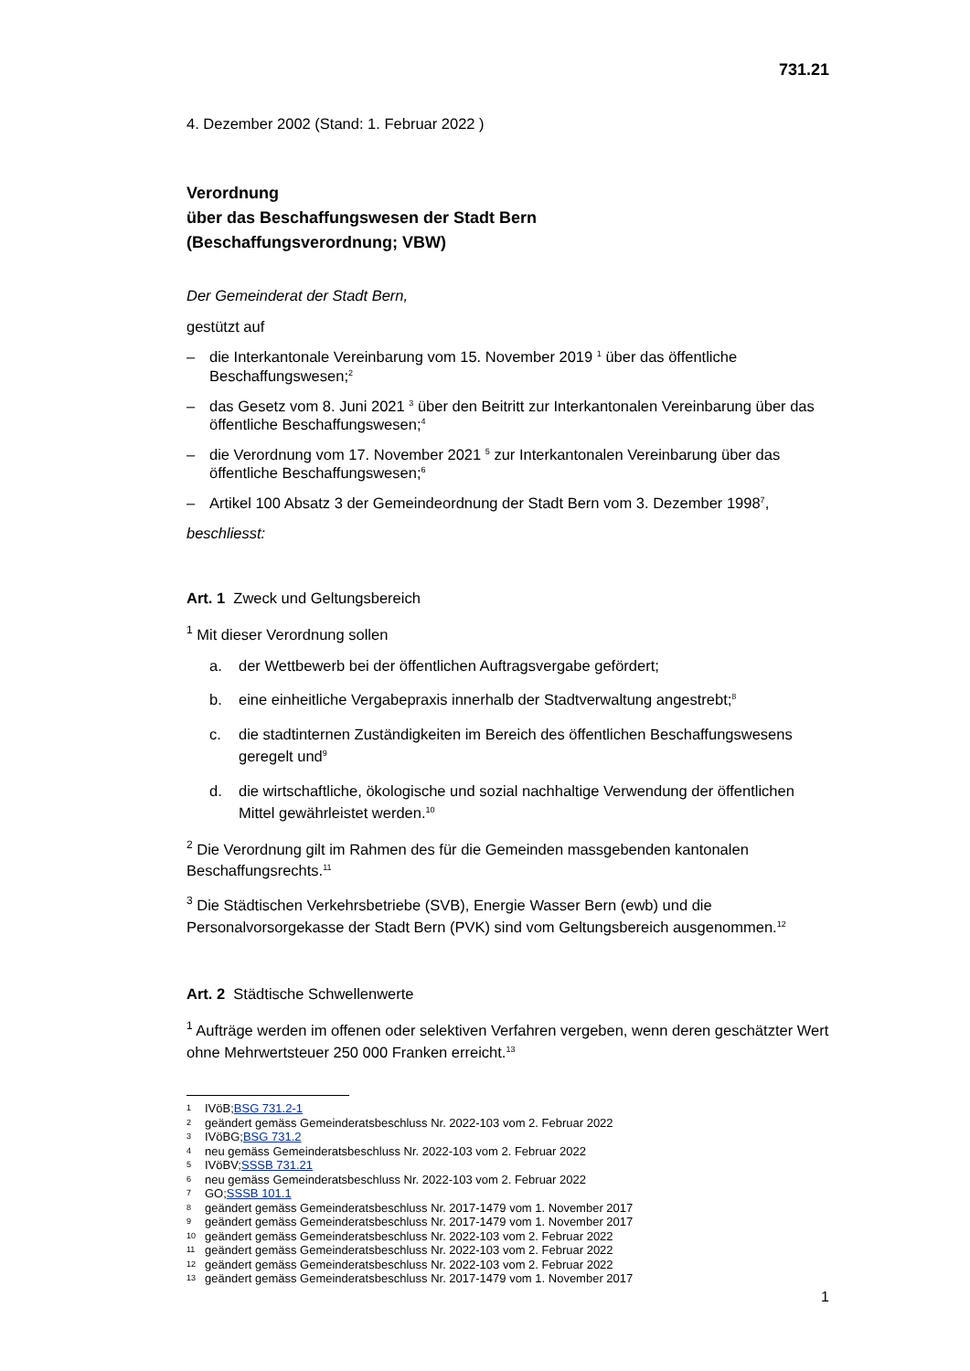731.21
4. Dezember 2002 (Stand: 1. Februar 2022 )
Verordnung
über das Beschaffungswesen der Stadt Bern
(Beschaffungsverordnung; VBW)
Der Gemeinderat der Stadt Bern,
gestützt auf
– die Interkantonale Vereinbarung vom 15. November 2019 <sup>1</sup> über das öffentliche Beschaffungswesen;<sup>2</sup>
– das Gesetz vom 8. Juni 2021 <sup>3</sup> über den Beitritt zur Interkantonalen Vereinbarung über das öffentliche Beschaffungswesen;<sup>4</sup>
– die Verordnung vom 17. November 2021 <sup>5</sup> zur Interkantonalen Vereinbarung über das öffentliche Beschaffungswesen;<sup>6</sup>
– Artikel 100 Absatz 3 der Gemeindeordnung der Stadt Bern vom 3. Dezember 1998<sup>7</sup>,
beschliesst:
Art. 1 Zweck und Geltungsbereich
<sup>1</sup> Mit dieser Verordnung sollen
a. der Wettbewerb bei der öffentlichen Auftragsvergabe gefördert;
b. eine einheitliche Vergabepraxis innerhalb der Stadtverwaltung angestrebt;<sup>8</sup>
c. die stadtinternen Zuständigkeiten im Bereich des öffentlichen Beschaffungswesens geregelt und<sup>9</sup>
d. die wirtschaftliche, ökologische und sozial nachhaltige Verwendung der öffentlichen Mittel gewährleistet werden.<sup>10</sup>
<sup>2</sup> Die Verordnung gilt im Rahmen des für die Gemeinden massgebenden kantonalen Beschaffungsrechts.<sup>11</sup>
<sup>3</sup> Die Städtischen Verkehrsbetriebe (SVB), Energie Wasser Bern (ewb) und die Personalvorsorgekasse der Stadt Bern (PVK) sind vom Geltungsbereich ausgenommen.<sup>12</sup>
Art. 2 Städtische Schwellenwerte
<sup>1</sup> Aufträge werden im offenen oder selektiven Verfahren vergeben, wenn deren geschätzter Wert ohne Mehrwertsteuer 250 000 Franken erreicht.<sup>13</sup>
1 IVöB; BSG 731.2-1
2 geändert gemäss Gemeinderatsbeschluss Nr. 2022-103 vom 2. Februar 2022
3 IVöBG; BSG 731.2
4 neu gemäss Gemeinderatsbeschluss Nr. 2022-103 vom 2. Februar 2022
5 IVöBV; SSSB 731.21
6 neu gemäss Gemeinderatsbeschluss Nr. 2022-103 vom 2. Februar 2022
7 GO; SSSB 101.1
8 geändert gemäss Gemeinderatsbeschluss Nr. 2017-1479 vom 1. November 2017
9 geändert gemäss Gemeinderatsbeschluss Nr. 2017-1479 vom 1. November 2017
10 geändert gemäss Gemeinderatsbeschluss Nr. 2022-103 vom 2. Februar 2022
11 geändert gemäss Gemeinderatsbeschluss Nr. 2022-103 vom 2. Februar 2022
12 geändert gemäss Gemeinderatsbeschluss Nr. 2022-103 vom 2. Februar 2022
13 geändert gemäss Gemeinderatsbeschluss Nr. 2017-1479 vom 1. November 2017
1